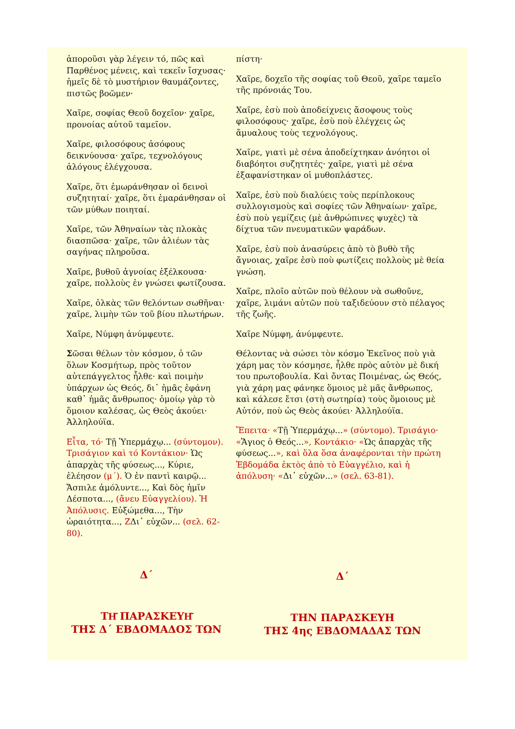ἀποροῦσι γὰρ λέγειν τό, πῶς καὶ Παρθένος μένεις, καὶ τεκεῖν ἴσχυσας· ἡμεῖς δὲ τὸ μυστήριον θαυμάζοντες, πιστῶς βοῶμεν·
Χαῖρε, σοφίας Θεοῦ δοχεῖον· χαῖρε, προνοίας αὐτοῦ ταμεῖον.
Χαῖρε, φιλοσόφους ἀσόφους δεικνύουσα· χαῖρε, τεχνολόγους ἀλόγους ἐλέγχουσα.
Χαῖρε, ὅτι ἐμωράνθησαν οἱ δεινοὶ συζητηταί· χαῖρε, ὅτι ἐμαράνθησαν οἱ τῶν μύθων ποιηταί.
Χαῖρε, τῶν Ἀθηναίων τὰς πλοκὰς διασπῶσα· χαῖρε, τῶν ἁλιέων τὰς σαγήνας πληροῦσα.
Χαῖρε, βυθοῦ ἀγνοίας ἐξέλκουσα· χαῖρε, πολλοὺς ἐν γνώσει φωτίζουσα.
Χαῖρε, ὁλκὰς τῶν θελόντων σωθῆναι· χαῖρε, λιμὴν τῶν τοῦ βίου πλωτήρων.
Χαῖρε, Νύμφη ἀνύμφευτε.
Σῶσαι θέλων τὸν κόσμον, ὁ τῶν ὅλων Κοσμήτωρ, πρὸς τοῦτον αὐτεπάγγελτος ἦλθε· καὶ ποιμὴν ὑπάρχων ὡς Θεός, δι᾽ ἡμᾶς ἐφάνη καθ᾽ ἡμᾶς ἄνθρωπος· ὁμοίῳ γὰρ τὸ ὅμοιον καλέσας, ὡς Θεὸς ἀκούει· Ἀλληλούϊα.
Εἶτα, τό· Τῇ Ὑπερμάχῳ... (σύντομον). Τρισάγιον καὶ τό Κοντάκιον· Ὡς ἀπαρχὰς τῆς φύσεως..., Κύριε, ἐλέησον (μ΄). Ὁ ἐν παντὶ καιρῷ... Ἄσπιλε ἀμόλυντε..., Καὶ δὸς ἡμῖν Δέσποτα..., (ἄνευ Εὐαγγελίου). Ἡ Ἀπόλυσις. Εὐξώμεθα..., Τὴν ὡραιότητα..., ΖΔι᾽ εὐχῶν... (σελ. 62-80).
Δ΄
ΤΗ͂ ΠΑΡΑΣΚΕΥΗ͂
ΤΗΣ Δ΄ ΕΒΔΟΜΑΔΟΣ ΤΩΝ
πίστη·
Χαῖρε, δοχεῖο τῆς σοφίας τοῦ Θεοῦ, χαῖρε ταμεῖο τῆς πρόνοιάς Του.
Χαῖρε, ἐσὺ ποὺ ἀποδείχνεις ἄσοφους τοὺς φιλοσόφους· χαῖρε, ἐσὺ ποὺ ἐλέγχεις ὡς ἄμυαλους τοὺς τεχνολόγους.
Χαῖρε, γιατὶ μὲ σένα ἀποδείχτηκαν ἀνόητοι οἱ διαβόητοι συζητητές· χαῖρε, γιατὶ μὲ σένα ἐξαφανίστηκαν οἱ μυθοπλάστες.
Χαῖρε, ἐσὺ ποὺ διαλύεις τοὺς περίπλοκους συλλογισμοὺς καὶ σοφίες τῶν Ἀθηναίων· χαῖρε, ἐσὺ ποὺ γεμίζεις (μὲ ἀνθρώπινες ψυχὲς) τὰ δίχτυα τῶν πνευματικῶν ψαράδων.
Χαῖρε, ἐσὺ ποὺ ἀνασύρεις ἀπὸ τὸ βυθὸ τῆς ἄγνοιας, χαῖρε ἐσὺ ποὺ φωτίζεις πολλοὺς μὲ θεία γνώση.
Χαῖρε, πλοῖο αὐτῶν ποὺ θέλουν νὰ σωθοῦνε, χαῖρε, λιμάνι αὐτῶν ποὺ ταξιδεύουν στὸ πέλαγος τῆς ζωῆς.
Χαῖρε Νύμφη, ἀνύμφευτε.
Θέλοντας νὰ σώσει τὸν κόσμο Ἐκεῖνος ποὺ γιὰ χάρη μας τὸν κόσμησε, ἦλθε πρὸς αὐτὸν μὲ δική του πρωτοβουλία. Καὶ ὄντας Ποιμένας, ὡς Θεός, γιὰ χάρη μας φάνηκε ὅμοιος μὲ μᾶς ἄνθρωπος, καὶ κάλεσε ἔτσι (στὴ σωτηρία) τοὺς ὅμοιους μὲ Αὐτόν, ποὺ ὡς Θεὸς ἀκούει· Ἀλληλούϊα.
Ἔπειτα· «Τῇ Ὑπερμάχῳ...» (σύντομο). Τρισάγιο· «Ἅγιος ὁ Θεός...», Κοντάκιο· «Ὡς ἀπαρχὰς τῆς φύσεως...», καὶ ὅλα ὅσα ἀναφέρονται τὴν πρώτη Ἑβδομάδα ἐκτὸς ἀπὸ τὸ Εὐαγγέλιο, καὶ ἡ ἀπόλυση· «Δι᾽ εὐχῶν...» (σελ. 63-81).
Δ΄
ΤΗΝ ΠΑΡΑΣΚΕΥΗ
ΤΗΣ 4ης ΕΒΔΟΜΑΔΑΣ ΤΩΝ